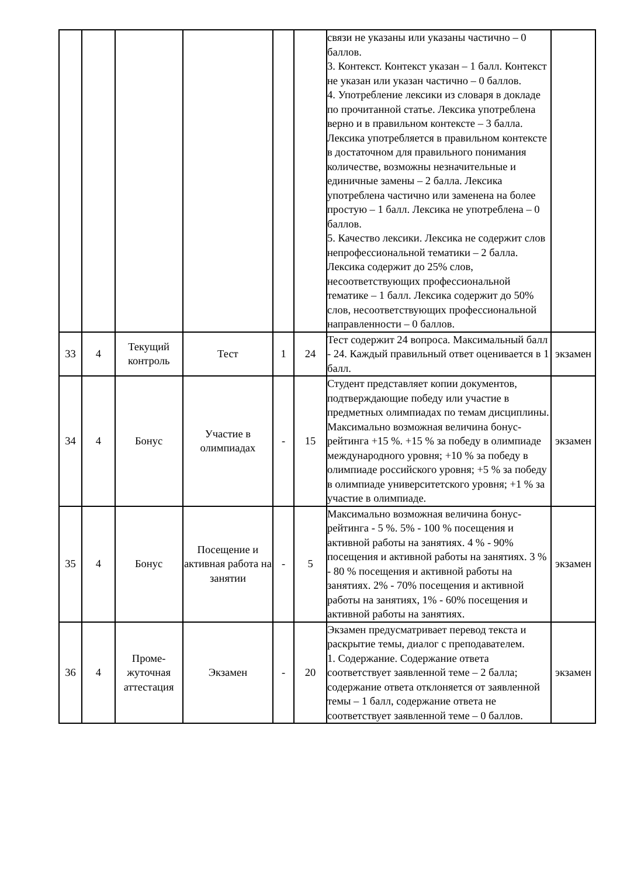| | | | | | | связи не указаны или указаны частично – 0 баллов. 3. Контекст. Контекст указан – 1 балл. Контекст не указан или указан частично – 0 баллов. 4. Употребление лексики из словаря в докладе по прочитанной статье. Лексика употреблена верно и в правильном контексте – 3 балла. Лексика употребляется в правильном контексте в достаточном для правильного понимания количестве, возможны незначительные и единичные замены – 2 балла. Лексика употреблена частично или заменена на более простую – 1 балл. Лексика не употреблена – 0 баллов. 5. Качество лексики. Лексика не содержит слов непрофессиональной тематики – 2 балла. Лексика содержит до 25% слов, несоответствующих профессиональной тематике – 1 балл. Лексика содержит до 50% слов, несоответствующих профессиональной направленности – 0 баллов. | |
| 33 | 4 | Текущий контроль | Тест | 1 | 24 | Тест содержит 24 вопроса. Максимальный балл - 24. Каждый правильный ответ оценивается в 1 балл. | экзамен |
| 34 | 4 | Бонус | Участие в олимпиадах | - | 15 | Студент представляет копии документов, подтверждающие победу или участие в предметных олимпиадах по темам дисциплины. Максимально возможная величина бонус-рейтинга +15 %. +15 % за победу в олимпиаде международного уровня; +10 % за победу в олимпиаде российского уровня; +5 % за победу в олимпиаде университетского уровня; +1 % за участие в олимпиаде. | экзамен |
| 35 | 4 | Бонус | Посещение и активная работа на занятии | - | 5 | Максимально возможная величина бонус-рейтинга - 5 %. 5% - 100 % посещения и активной работы на занятиях. 4 % - 90% посещения и активной работы на занятиях. 3 % - 80 % посещения и активной работы на занятиях. 2% - 70% посещения и активной работы на занятиях, 1% - 60% посещения и активной работы на занятиях. | экзамен |
| 36 | 4 | Проме-жуточная аттестация | Экзамен | - | 20 | Экзамен предусматривает перевод текста и раскрытие темы, диалог с преподавателем. 1. Содержание. Содержание ответа соответствует заявленной теме – 2 балла; содержание ответа отклоняется от заявленной темы – 1 балл, содержание ответа не соответствует заявленной теме – 0 баллов. | экзамен |